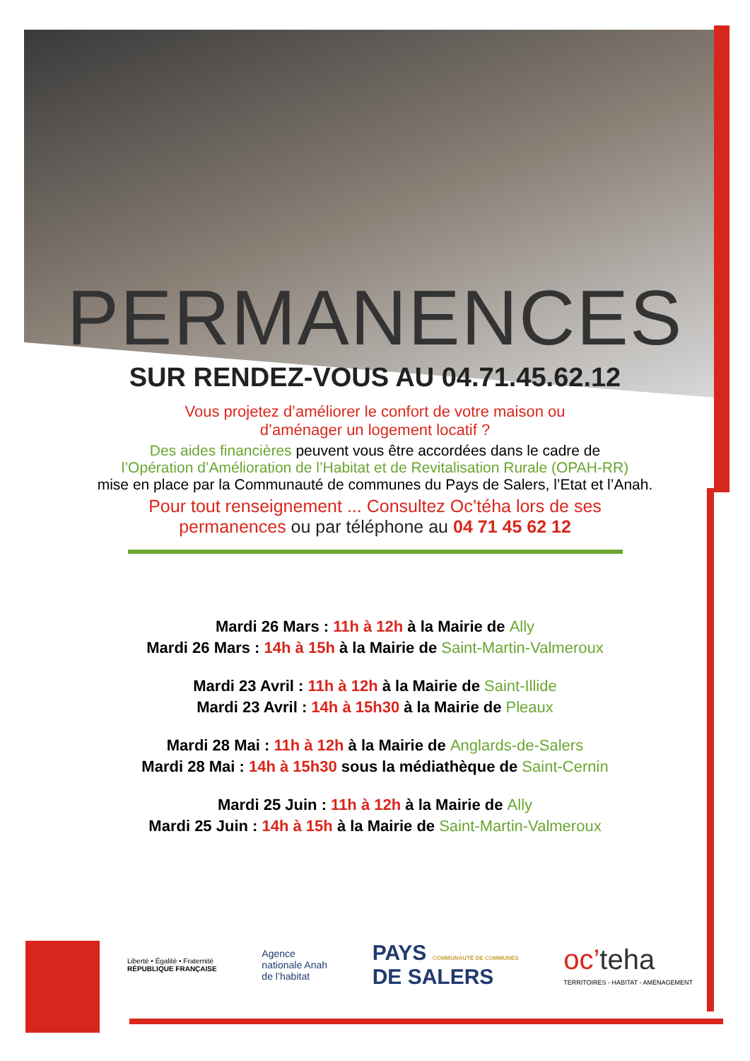PERMANENCES
SUR RENDEZ-VOUS AU 04.71.45.62.12
Vous projetez d’améliorer le confort de votre maison ou
d’aménager un logement locatif ?
Des aides financières peuvent vous être accordées dans le cadre de
l’Opération d’Amélioration de l’Habitat et de Revitalisation Rurale (OPAH-RR)
mise en place par la Communauté de communes du Pays de Salers, l’Etat et l’Anah.
Pour tout renseignement ... Consultez Oc’téha lors de ses
permanences ou par téléphone au 04 71 45 62 12
Mardi 26 Mars : 11h à 12h à la Mairie de Ally
Mardi 26 Mars : 14h à 15h à la Mairie de Saint-Martin-Valmeroux
Mardi 23 Avril : 11h à 12h à la Mairie de Saint-Illide
Mardi 23 Avril : 14h à 15h30 à la Mairie de Pleaux
Mardi 28 Mai : 11h à 12h à la Mairie de Anglards-de-Salers
Mardi 28 Mai : 14h à 15h30 sous la médiathèque de Saint-Cernin
Mardi 25 Juin : 11h à 12h à la Mairie de Ally
Mardi 25 Juin : 14h à 15h à la Mairie de Saint-Martin-Valmeroux
Liberté • Égalité • Fraternité
RÉPUBLIQUE FRANÇAISE
Agence
nationale Anah
de l’habitat
PAYS COMMUNAUTÉ DE COMMUNES
DE SALERS
oc’teha
TERRITOIRES - HABITAT - AMÉNAGEMENT